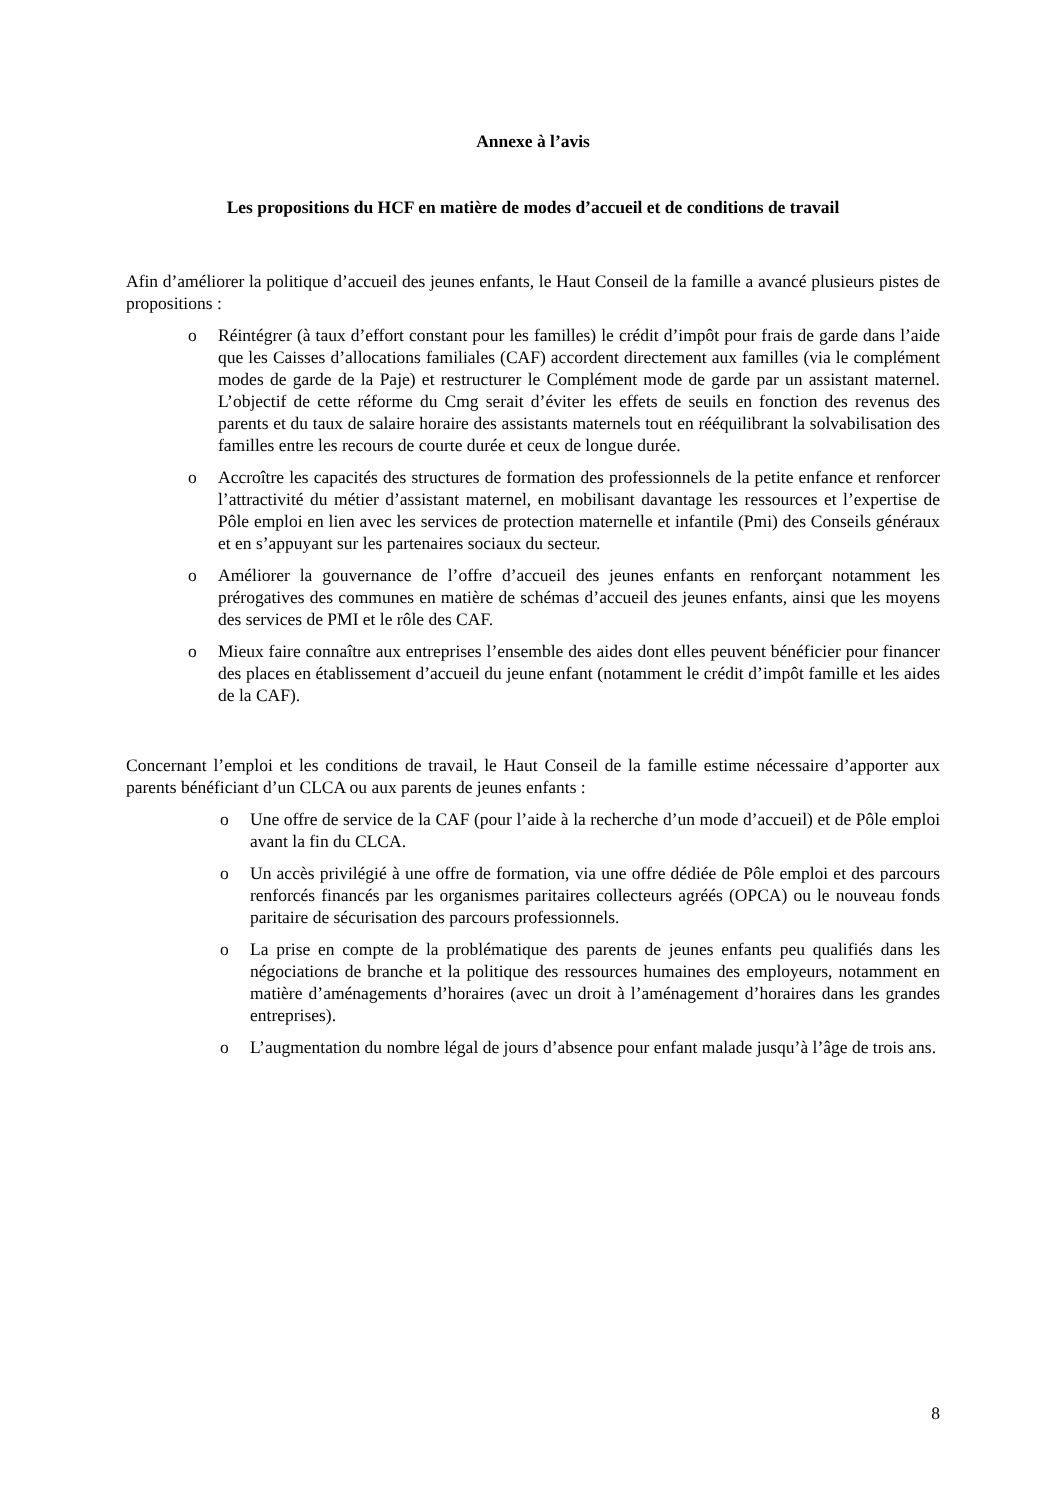Annexe à l’avis
Les propositions du HCF en matière de modes d’accueil et de conditions de travail
Afin d’améliorer la politique d’accueil des jeunes enfants, le Haut Conseil de la famille a avancé plusieurs pistes de propositions :
o Réintégrer (à taux d’effort constant pour les familles) le crédit d’impôt pour frais de garde dans l’aide que les Caisses d’allocations familiales (CAF) accordent directement aux familles (via le complément modes de garde de la Paje) et restructurer le Complément mode de garde par un assistant maternel. L’objectif de cette réforme du Cmg serait d’éviter les effets de seuils en fonction des revenus des parents et du taux de salaire horaire des assistants maternels tout en rééquilibrant la solvabilisation des familles entre les recours de courte durée et ceux de longue durée.
o Accroître les capacités des structures de formation des professionnels de la petite enfance et renforcer l’attractivité du métier d’assistant maternel, en mobilisant davantage les ressources et l’expertise de Pôle emploi en lien avec les services de protection maternelle et infantile (Pmi) des Conseils généraux et en s’appuyant sur les partenaires sociaux du secteur.
o Améliorer la gouvernance de l’offre d’accueil des jeunes enfants en renforçant notamment les prérogatives des communes en matière de schémas d’accueil des jeunes enfants, ainsi que les moyens des services de PMI et le rôle des CAF.
o Mieux faire connaître aux entreprises l’ensemble des aides dont elles peuvent bénéficier pour financer des places en établissement d’accueil du jeune enfant (notamment le crédit d’impôt famille et les aides de la CAF).
Concernant l’emploi et les conditions de travail, le Haut Conseil de la famille estime nécessaire d’apporter aux parents bénéficiant d’un CLCA ou aux parents de jeunes enfants :
o Une offre de service de la CAF (pour l’aide à la recherche d’un mode d’accueil) et de Pôle emploi avant la fin du CLCA.
o Un accès privilégié à une offre de formation, via une offre dédiée de Pôle emploi et des parcours renforcés financés par les organismes paritaires collecteurs agréés (OPCA) ou le nouveau fonds paritaire de sécurisation des parcours professionnels.
o La prise en compte de la problématique des parents de jeunes enfants peu qualifiés dans les négociations de branche et la politique des ressources humaines des employeurs, notamment en matière d’aménagements d’horaires (avec un droit à l’aménagement d’horaires dans les grandes entreprises).
o L’augmentation du nombre légal de jours d’absence pour enfant malade jusqu’à l’âge de trois ans.
8